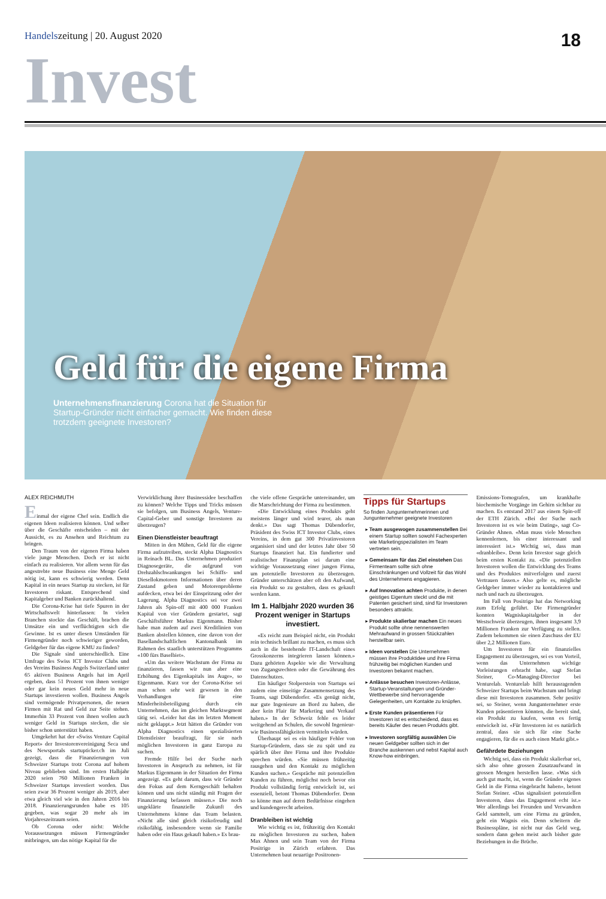Handelszeitung | 20. August 2020
18
Invest
Geld für die eigene Firma
Unternehmensfinanzierung Corona hat die Situation für Startup-Gründer nicht einfacher gemacht. Wie finden diese trotzdem geeignete Investoren?
ALEX REICHMUTH
Einmal der eigene Chef sein. Endlich die eigenen Ideen realisieren können. Und selber über die Geschäfte entscheiden – mit der Aussicht, es zu Ansehen und Reichtum zu bringen.
Den Traum von der eigenen Firma haben viele junge Menschen. Doch er ist nicht einfach zu realisieren. Vor allem wenn für das angestrebte neue Business eine Menge Geld nötig ist, kann es schwierig werden. Denn Kapital in ein neues Startup zu stecken, ist für Investoren riskant. Entsprechend sind Kapitalgeber und Banken zurückhaltend.
Die Corona-Krise hat tiefe Spuren in der Wirtschaftswelt hinterlassen: In vielen Branchen stockte das Geschäft, brachen die Umsätze ein und verflüchtigten sich die Gewinne. Ist es unter diesen Umständen für Firmengründer noch schwieriger geworden, Geldgeber für das eigene KMU zu finden?
Die Signale sind unterschiedlich. Eine Umfrage des Swiss ICT Investor Clubs und des Vereins Business Angels Switzerland unter 65 aktiven Business Angels hat im April ergeben, dass 51 Prozent von ihnen weniger oder gar kein neues Geld mehr in neue Startups investieren wollen. Business Angels sind vermögende Privatpersonen, die neuen Firmen mit Rat und Geld zur Seite stehen. Immerhin 33 Prozent von ihnen wollen auch weniger Geld in Startups stecken, die sie bisher schon unterstützt haben.
Umgekehrt hat der «Swiss Venture Capital Report» der Investorenvereinigung Seca und des Newsportals startupticker.ch im Juli gezeigt, dass die Finanzierungen von Schweizer Startups trotz Corona auf hohem Niveau geblieben sind. Im ersten Halbjahr 2020 seien 760 Millionen Franken in Schweizer Startups investiert worden. Das seien zwar 36 Prozent weniger als 2019, aber etwa gleich viel wie in den Jahren 2016 bis 2018. Finanzierungsrunden habe es 105 gegeben, was sogar 20 mehr als im Vorjahreszeitraum seien.
Ob Corona oder nicht: Welche Voraussetzungen müssen Firmengründer mitbringen, um das nötige Kapital für die
Verwirklichung ihrer Businessidee beschaffen zu können? Welche Tipps und Tricks müssen sie befolgen, um Business Angels, Venture-Capital-Geber und sonstige Investoren zu überzeugen?
Einen Dienstleister beauftragt
Mitten in den Mühen, Geld für die eigene Firma aufzutreiben, steckt Alpha Diagnostics in Reinach BL. Das Unternehmen produziert Diagnosegeräte, die aufgrund von Drehzahlschwankungen bei Schiffs- und Diesellokmotoren Informationen über deren Zustand geben und Motorenprobleme aufdecken, etwa bei der Einspritzung oder der Lagerung. Alpha Diagnostics sei vor zwei Jahren als Spin-off mit 400 000 Franken Kapital von vier Gründern gestartet, sagt Geschäftsführer Markus Eigenmann. Bisher habe man zudem auf zwei Kreditlinien von Banken abstellen können, eine davon von der Basellandschaftlichen Kantonalbank im Rahmen des staatlich unterstützen Programms «100 fürs Baselbiet».
«Um das weitere Wachstum der Firma zu finanzieren, fassen wir nun aber eine Erhöhung des Eigenkapitals ins Auge», so Eigenmann. Kurz vor der Corona-Krise sei man schon sehr weit gewesen in den Verhandlungen für eine Minderheitsbeteiligung durch ein Unternehmen, das im gleichen Marktsegment tätig sei. «Leider hat das im letzten Moment nicht geklappt.» Jetzt hätten die Gründer von Alpha Diagnostics einen spezialisierten Dienstleister beauftragt, für sie nach möglichen Investoren in ganz Europa zu suchen.
Fremde Hilfe bei der Suche nach Investoren in Anspruch zu nehmen, ist für Markus Eigenmann in der Situation der Firma angezeigt. «Es geht darum, dass wir Gründer den Fokus auf dem Kerngeschäft behalten können und uns nicht ständig mit Fragen der Finanzierung befassen müssen.» Die noch ungeklärte finanzielle Zukunft des Unternehmens könne das Team belasten. «Nicht alle sind gleich risikofreudig und risikofähig, insbesondere wenn sie Familie haben oder ein Haus gekauft haben.» Es brau-
che viele offene Gespräche untereinander, um die Marschrichtung der Firma zu bestimmen.
«Die Entwicklung eines Produkts geht meistens länger und wird teurer, als man denkt.» Das sagt Thomas Dübendorfer, Präsident des Swiss ICT Investor Clubs, eines Vereins, in dem gut 300 Privatinvestoren organisiert sind und der letztes Jahr über 50 Startups finanziert hat. Ein fundierter und realistischer Finanzplan sei darum eine wichtige Voraussetzung einer jungen Firma, um potenzielle Investoren zu überzeugen. Gründer unterschätzen aber oft den Aufwand, ein Produkt so zu gestalten, dass es gekauft werden kann.
Im 1. Halbjahr 2020 wurden 36 Prozent weniger in Startups investiert.
«Es reicht zum Beispiel nicht, ein Produkt rein technisch brillant zu machen, es muss sich auch in die bestehende IT-Landschaft eines Grosskonzerns integrieren lassen können.» Dazu gehörten Aspekte wie die Verwaltung von Zugangsrechten oder die Gewährung des Datenschutzes.
Ein häufiger Stolperstein von Startups sei zudem eine einseitige Zusammensetzung des Teams, sagt Dübendorfer. «Es genügt nicht, nur gute Ingenieure an Bord zu haben, die aber kein Flair für Marketing und Verkauf haben.» In der Schweiz fehle es leider weitgehend an Schulen, die sowohl Ingenieur- wie Businessfähigkeiten vermitteln würden.
Überhaupt sei es ein häufiger Fehler von Startup-Gründern, dass sie zu spät und zu spärlich über ihre Firma und ihre Produkte sprechen würden. «Sie müssen frühzeitig rausgehen und den Kontakt zu möglichen Kunden suchen.» Gespräche mit potenziellen Kunden zu führen, möglichst noch bevor ein Produkt vollständig fertig entwickelt ist, sei essenziell, betont Thomas Dübendorfer. Denn so könne man auf deren Bedürfnisse eingehen und kundengerecht arbeiten.
Dranbleiben ist wichtig
Wie wichtig es ist, frühzeitig den Kontakt zu möglichen Investoren zu suchen, haben Max Ahnen und sein Team von der Firma Positrigo in Zürich erfahren. Das Unternehmen baut neuartige Positronen-
Tipps für Startups
So finden Jungunternehmerinnen und Jungunternehmer geeignete Investoren
Team ausgewogen zusammenstellen Bei einem Startup sollten sowohl Fachexperten wie Marketingspezialisten im Team vertreten sein.
Gemeinsam für das Ziel einstehen Das Firmenteam sollte sich ohne Einschränkungen und Vollzeit für das Wohl des Unternehmens engagieren.
Auf Innovation achten Produkte, in denen geistiges Eigentum steckt und die mit Patenten gesichert sind, sind für Investoren besonders attraktiv.
Produkte skalierbar machen Ein neues Produkt sollte ohne nennenswerten Mehraufwand in grossen Stückzahlen herstellbar sein.
Ideen vorstellen Die Unternehmen müssen ihre Produktidee und ihre Firma frühzeitig bei möglichen Kunden und Investoren bekannt machen.
Anlässe besuchen Investoren-Anlässe, Startup-Veranstaltungen und Gründer-Wettbewerbe sind hervorragende Gelegenheiten, um Kontakte zu knüpfen.
Erste Kunden präsentieren Für Investoren ist es entscheidend, dass es bereits Käufer des neuen Produkts gibt.
Investoren sorgfältig auswählen Die neuen Geldgeber sollten sich in der Branche auskennen und nebst Kapital auch Know-how einbringen.
Emissions-Tomografen, um krankhafte biochemische Vorgänge im Gehirn sichtbar zu machen. Es entstand 2017 aus einem Spin-off der ETH Zürich. «Bei der Suche nach Investoren ist es wie beim Dating», sagt Co-Gründer Ahnen. «Man muss viele Menschen kennenlernen, bis einer interessant und interessiert ist.» Wichtig sei, dass man «dranbleibe». Denn kein Investor sage gleich beim ersten Kontakt zu. «Die potenziellen Investoren wollen die Entwicklung des Teams und des Produktes mitverfolgen und zuerst Vertrauen fassen.» Also gelte es, mögliche Geldgeber immer wieder zu kontaktieren und nach und nach zu überzeugen.
Im Fall von Positrigo hat das Networking zum Erfolg geführt. Die Firmengründer konnten Wagniskapitalgeber in der Westschweiz überzeugen, ihnen insgesamt 3,9 Millionen Franken zur Verfügung zu stellen. Zudem bekommen sie einen Zuschuss der EU über 2,2 Millionen Euro.
Um Investoren für ein finanzielles Engagement zu überzeugen, sei es von Vorteil, wenn das Unternehmen wichtige Vorleistungen erbracht habe, sagt Stefan Steiner, Co-Managing-Director bei Venturelab. Venturelab hilft herausragenden Schweizer Startups beim Wachstum und bringt diese mit Investoren zusammen. Sehr positiv sei, so Steiner, wenn Jungunternehmer erste Kunden präsentieren könnten, die bereit sind, ein Produkt zu kaufen, wenn es fertig entwickelt ist. «Für Investoren ist es natürlich zentral, dass sie sich für eine Sache engagieren, für die es auch einen Markt gibt.»
Gefährdete Beziehungen
Wichtig sei, dass ein Produkt skalierbar sei, sich also ohne grossen Zusatzaufwand in grossen Mengen herstellen lasse. «Was sich auch gut macht, ist, wenn die Gründer eigenes Geld in die Firma eingebracht haben», betont Stefan Steiner. «Das signalisiert potenziellen Investoren, dass das Engagement echt ist.» Wer allerdings bei Freunden und Verwandten Geld sammelt, um eine Firma zu gründen, geht ein Wagnis ein. Denn scheitern die Businesspläne, ist nicht nur das Geld weg, sondern dann gehen meist auch bisher gute Beziehungen in die Brüche.